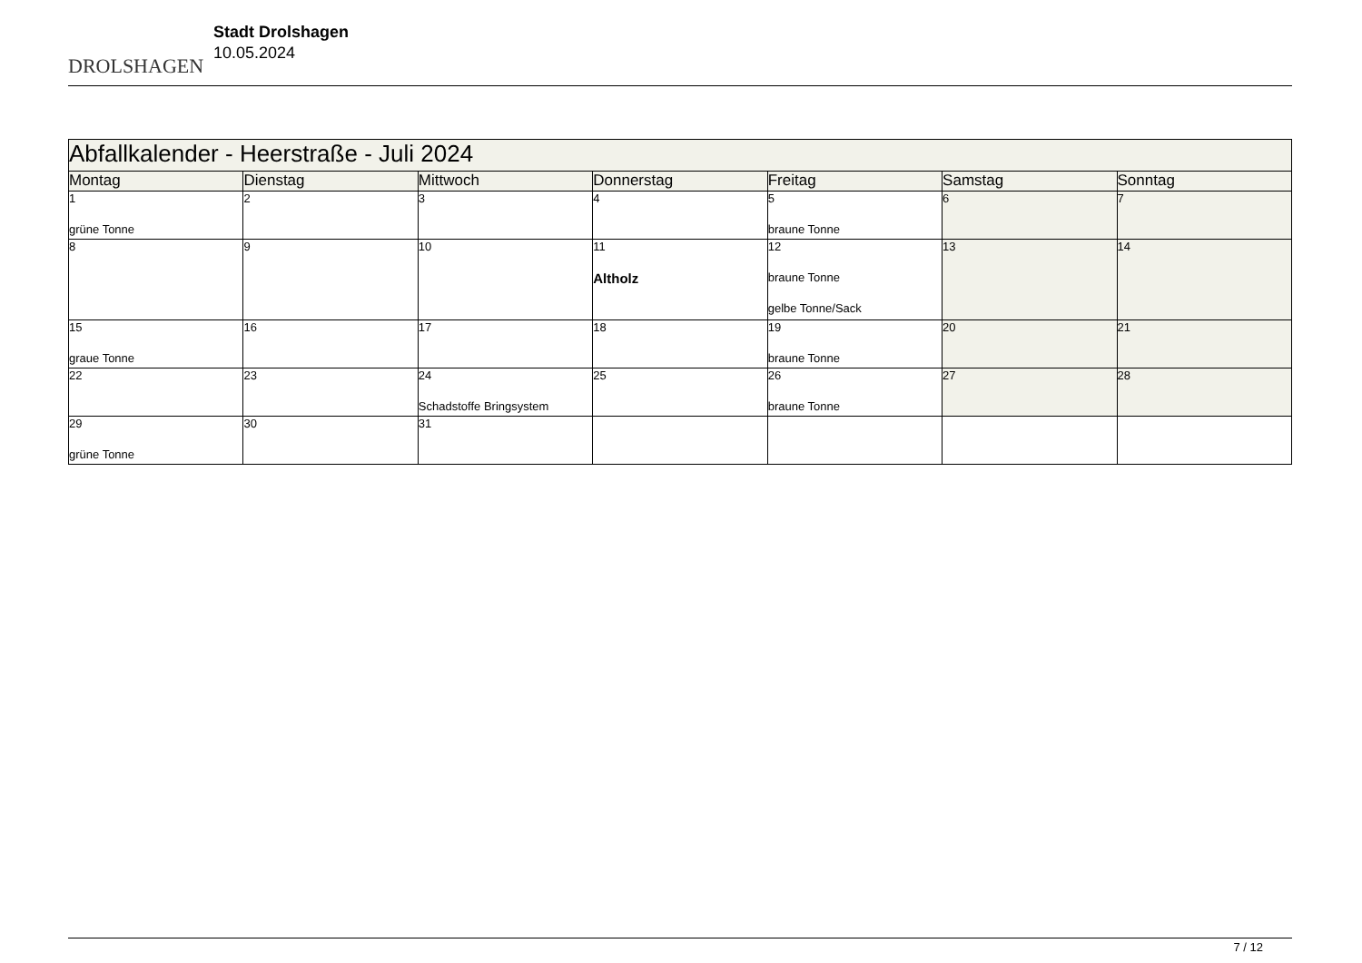DROLSHAGEN
Stadt Drolshagen
10.05.2024
| Abfallkalender - Heerstraße - Juli 2024 | | | | | | |
| Montag | Dienstag | Mittwoch | Donnerstag | Freitag | Samstag | Sonntag |
| 1 grüne Tonne | 2 | 3 | 4 | 5 braune Tonne | 6 | 7 |
| 8 | 9 | 10 | 11 Altholz | 12 braune Tonne gelbe Tonne/Sack | 13 | 14 |
| 15 graue Tonne | 16 | 17 | 18 | 19 braune Tonne | 20 | 21 |
| 22 | 23 | 24 Schadstoffe Bringsystem | 25 | 26 braune Tonne | 27 | 28 |
| 29 grüne Tonne | 30 | 31 | | | | |
7 / 12